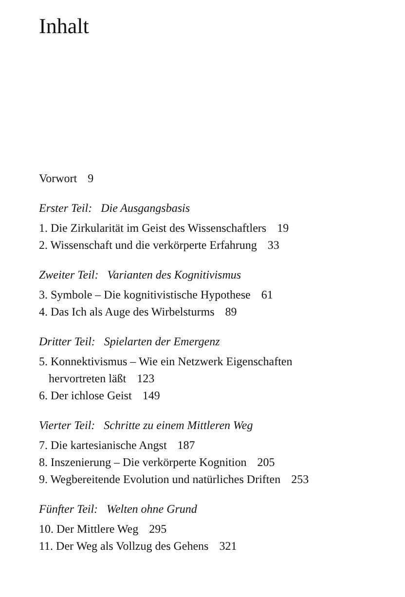Inhalt
Vorwort 9
Erster Teil: Die Ausgangsbasis
1. Die Zirkularität im Geist des Wissenschaftlers 19
2. Wissenschaft und die verkörperte Erfahrung 33
Zweiter Teil: Varianten des Kognitivismus
3. Symbole – Die kognitivistische Hypothese 61
4. Das Ich als Auge des Wirbelsturms 89
Dritter Teil: Spielarten der Emergenz
5. Konnektivismus – Wie ein Netzwerk Eigenschaften
hervortreten läßt 123
6. Der ichlose Geist 149
Vierter Teil: Schritte zu einem Mittleren Weg
7. Die kartesianische Angst 187
8. Inszenierung – Die verkörperte Kognition 205
9. Wegbereitende Evolution und natürliches Driften 253
Fünfter Teil: Welten ohne Grund
10. Der Mittlere Weg 295
11. Der Weg als Vollzug des Gehens 321